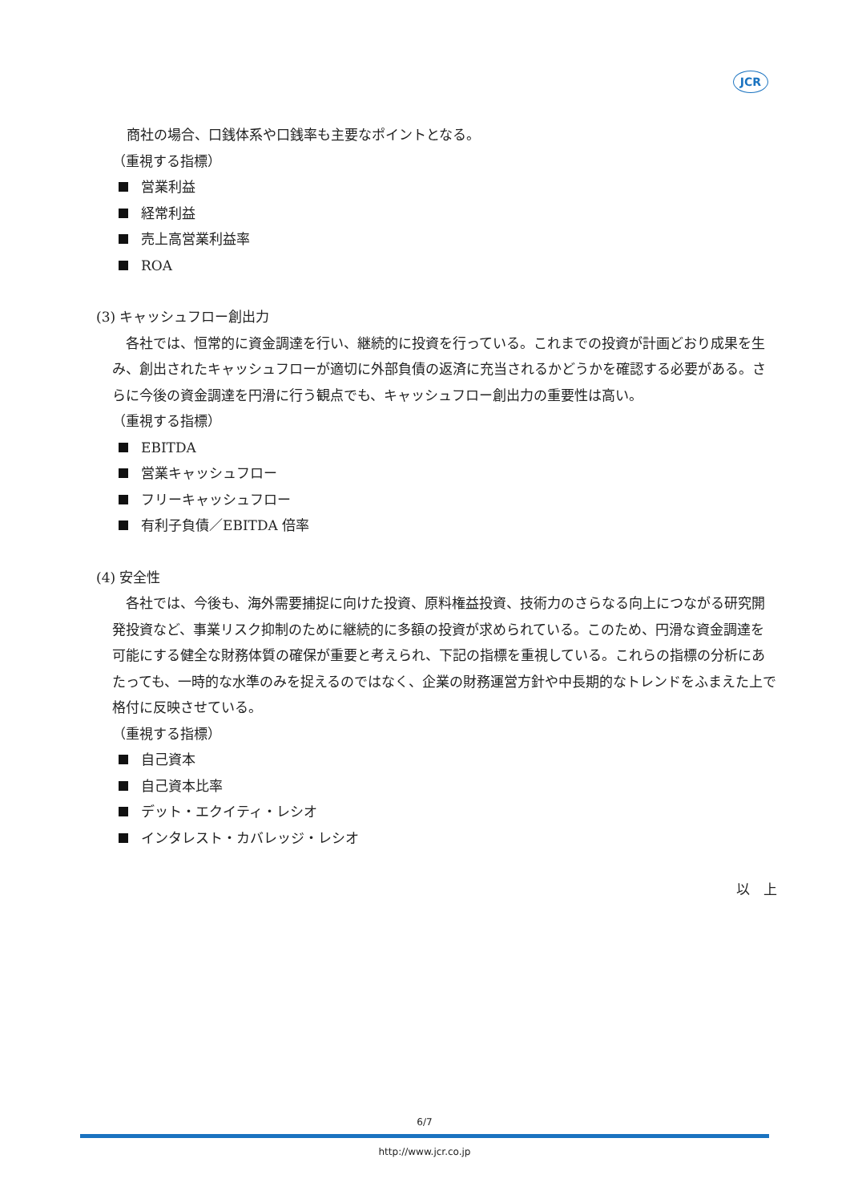JCR
商社の場合、口銭体系や口銭率も主要なポイントとなる。
（重視する指標）
営業利益
経常利益
売上高営業利益率
ROA
(3) キャッシュフロー創出力
　各社では、恒常的に資金調達を行い、継続的に投資を行っている。これまでの投資が計画どおり成果を生み、創出されたキャッシュフローが適切に外部負債の返済に充当されるかどうかを確認する必要がある。さらに今後の資金調達を円滑に行う観点でも、キャッシュフロー創出力の重要性は高い。
（重視する指標）
EBITDA
営業キャッシュフロー
フリーキャッシュフロー
有利子負債／EBITDA 倍率
(4) 安全性
　各社では、今後も、海外需要捕捉に向けた投資、原料権益投資、技術力のさらなる向上につながる研究開発投資など、事業リスク抑制のために継続的に多額の投資が求められている。このため、円滑な資金調達を可能にする健全な財務体質の確保が重要と考えられ、下記の指標を重視している。これらの指標の分析にあたっても、一時的な水準のみを捉えるのではなく、企業の財務運営方針や中長期的なトレンドをふまえた上で格付に反映させている。
（重視する指標）
自己資本
自己資本比率
デット・エクイティ・レシオ
インタレスト・カバレッジ・レシオ
以　上
6/7
http://www.jcr.co.jp